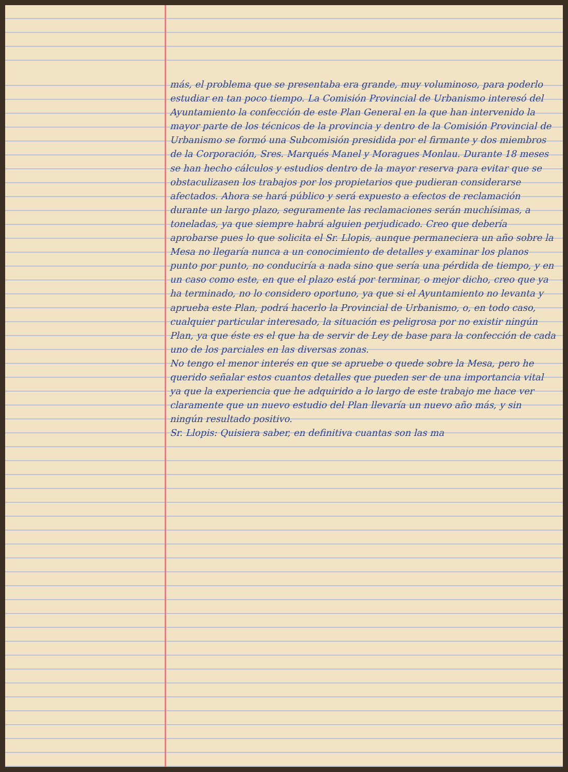más, el problema que se presentaba era grande, muy voluminoso, para poderlo estudiar en tan poco tiempo. La Comisión Provincial de Urbanismo interesó del Ayuntamiento la confección de este Plan General en la que han intervenido la mayor parte de los técnicos de la provincia y dentro de la Comisión Provincial de Urbanismo se formó una Subcomisión presidida por el firmante y dos miembros de la Corporación, Sres. Marqués Manel y Moragues Monlau. Durante 18 meses se han hecho cálculos y estudios dentro de la mayor reserva para evitar que se obstaculizasen los trabajos por los propietarios que pudieran considerarse afectados. Ahora se hará público y será expuesto a efectos de reclamación durante un largo plazo, seguramente las reclamaciones serán muchísimas, a toneladas, ya que siempre habrá alguien perjudicado. Creo que debería aprobarse pues lo que solicita el Sr. Llopis, aunque permaneciera un año sobre la Mesa no llegaría nunca a un conocimiento de detalles y examinar los planos punto por punto, no conduciría a nada sino que sería una pérdida de tiempo, y en un caso como este, en que el plazo está por terminar, o mejor dicho, creo que ya ha terminado, no lo considero oportuno, ya que si el Ayuntamiento no levanta y aprueba este Plan, podrá hacerlo la Provincial de Urbanismo, o, en todo caso, cualquier particular interesado, la situación es peligrosa por no existir ningún Plan, ya que éste es el que ha de servir de Ley de base para la confección de cada uno de los parciales en las diversas zonas.
No tengo el menor interés en que se apruebe o quede sobre la Mesa, pero he querido señalar estos cuantos detalles que pueden ser de una importancia vital ya que la experiencia que he adquirido a lo largo de este trabajo me hace ver claramente que un nuevo estudio del Plan llevaría un nuevo año más, y sin ningún resultado positivo.
Sr. Llopis: Quisiera saber, en definitiva cuantas son las ma